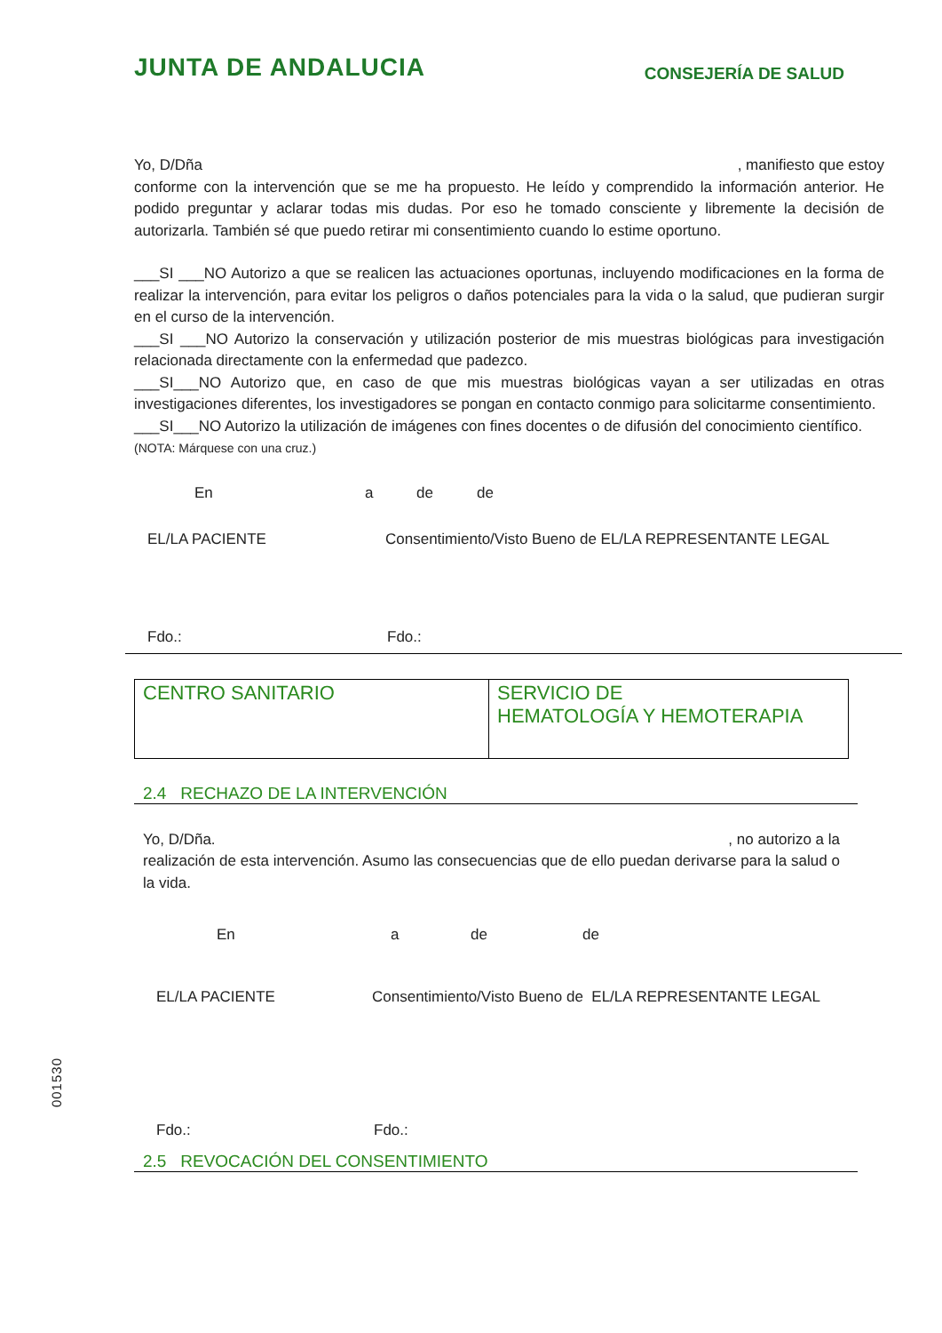JUNTA DE ANDALUCIA CONSEJERÍA DE SALUD
Yo, D/Dña , manifiesto que estoy
conforme con la intervención que se me ha propuesto. He leído y comprendido la información anterior. He podido preguntar y aclarar todas mis dudas. Por eso he tomado consciente y libremente la decisión de autorizarla. También sé que puedo retirar mi consentimiento cuando lo estime oportuno.
___SI ___NO Autorizo a que se realicen las actuaciones oportunas, incluyendo modificaciones en la forma de realizar la intervención, para evitar los peligros o daños potenciales para la vida o la salud, que pudieran surgir en el curso de la intervención.
___SI ___NO Autorizo la conservación y utilización posterior de mis muestras biológicas para investigación relacionada directamente con la enfermedad que padezco.
___SI___NO Autorizo que, en caso de que mis muestras biológicas vayan a ser utilizadas en otras investigaciones diferentes, los investigadores se pongan en contacto conmigo para solicitarme consentimiento.
___SI___NO Autorizo la utilización de imágenes con fines docentes o de difusión del conocimiento científico.
(NOTA: Márquese con una cruz.)
En a de de
EL/LA PACIENTE Consentimiento/Visto Bueno de EL/LA REPRESENTANTE LEGAL
Fdo.: Fdo.:
| CENTRO SANITARIO | SERVICIO DE HEMATOLOGÍA Y HEMOTERAPIA |
2.4 RECHAZO DE LA INTERVENCIÓN
Yo, D/Dña. , no autorizo a la
realización de esta intervención. Asumo las consecuencias que de ello puedan derivarse para la salud o la vida.
En a de de
EL/LA PACIENTE Consentimiento/Visto Bueno de EL/LA REPRESENTANTE LEGAL
Fdo.: Fdo.:
2.5 REVOCACIÓN DEL CONSENTIMIENTO
001530